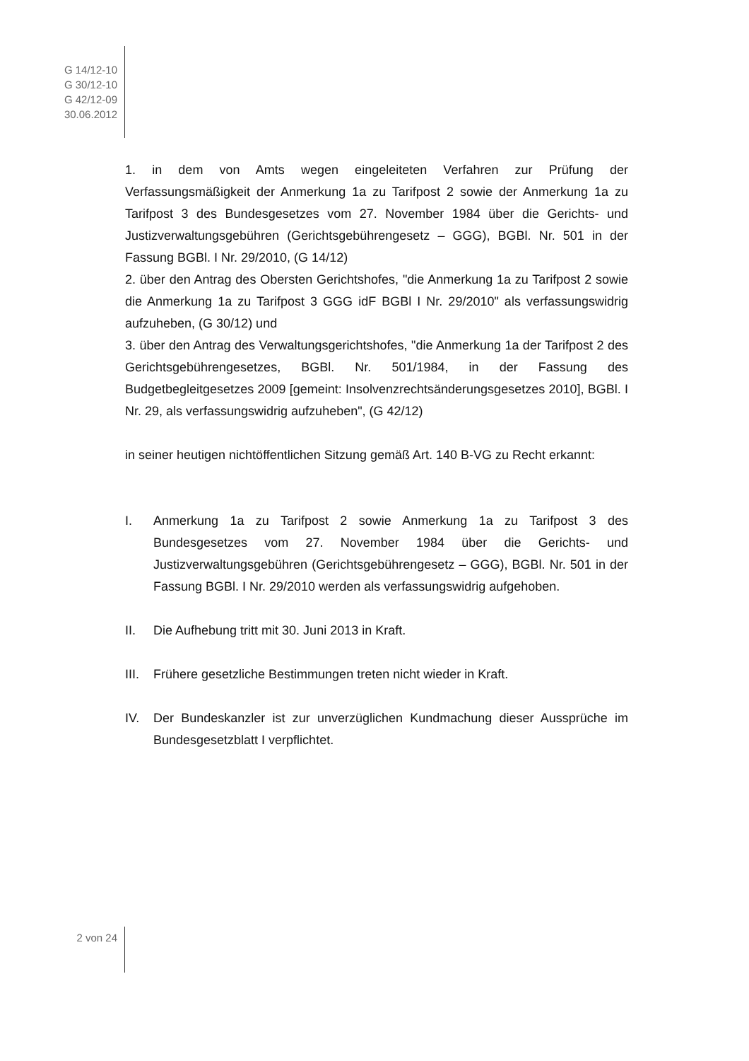G 14/12-10
G 30/12-10
G 42/12-09
30.06.2012
1. in dem von Amts wegen eingeleiteten Verfahren zur Prüfung der Verfassungsmäßigkeit der Anmerkung 1a zu Tarifpost 2 sowie der Anmerkung 1a zu Tarifpost 3 des Bundesgesetzes vom 27. November 1984 über die Gerichts- und Justizverwaltungsgebühren (Gerichtsgebührengesetz – GGG), BGBl. Nr. 501 in der Fassung BGBl. I Nr. 29/2010, (G 14/12)
2. über den Antrag des Obersten Gerichtshofes, "die Anmerkung 1a zu Tarifpost 2 sowie die Anmerkung 1a zu Tarifpost 3 GGG idF BGBl I Nr. 29/2010" als verfassungswidrig aufzuheben, (G 30/12) und
3. über den Antrag des Verwaltungsgerichtshofes, "die Anmerkung 1a der Tarifpost 2 des Gerichtsgebührengesetzes, BGBl. Nr. 501/1984, in der Fassung des Budgetbegleitgesetzes 2009 [gemeint: Insolvenzrechtsänderungsgesetzes 2010], BGBl. I Nr. 29, als verfassungswidrig aufzuheben", (G 42/12)
in seiner heutigen nichtöffentlichen Sitzung gemäß Art. 140 B-VG zu Recht erkannt:
I. Anmerkung 1a zu Tarifpost 2 sowie Anmerkung 1a zu Tarifpost 3 des Bundesgesetzes vom 27. November 1984 über die Gerichts- und Justizverwaltungsgebühren (Gerichtsgebührengesetz – GGG), BGBl. Nr. 501 in der Fassung BGBl. I Nr. 29/2010 werden als verfassungswidrig aufgehoben.
II. Die Aufhebung tritt mit 30. Juni 2013 in Kraft.
III. Frühere gesetzliche Bestimmungen treten nicht wieder in Kraft.
IV. Der Bundeskanzler ist zur unverzüglichen Kundmachung dieser Aussprüche im Bundesgesetzblatt I verpflichtet.
2 von 24